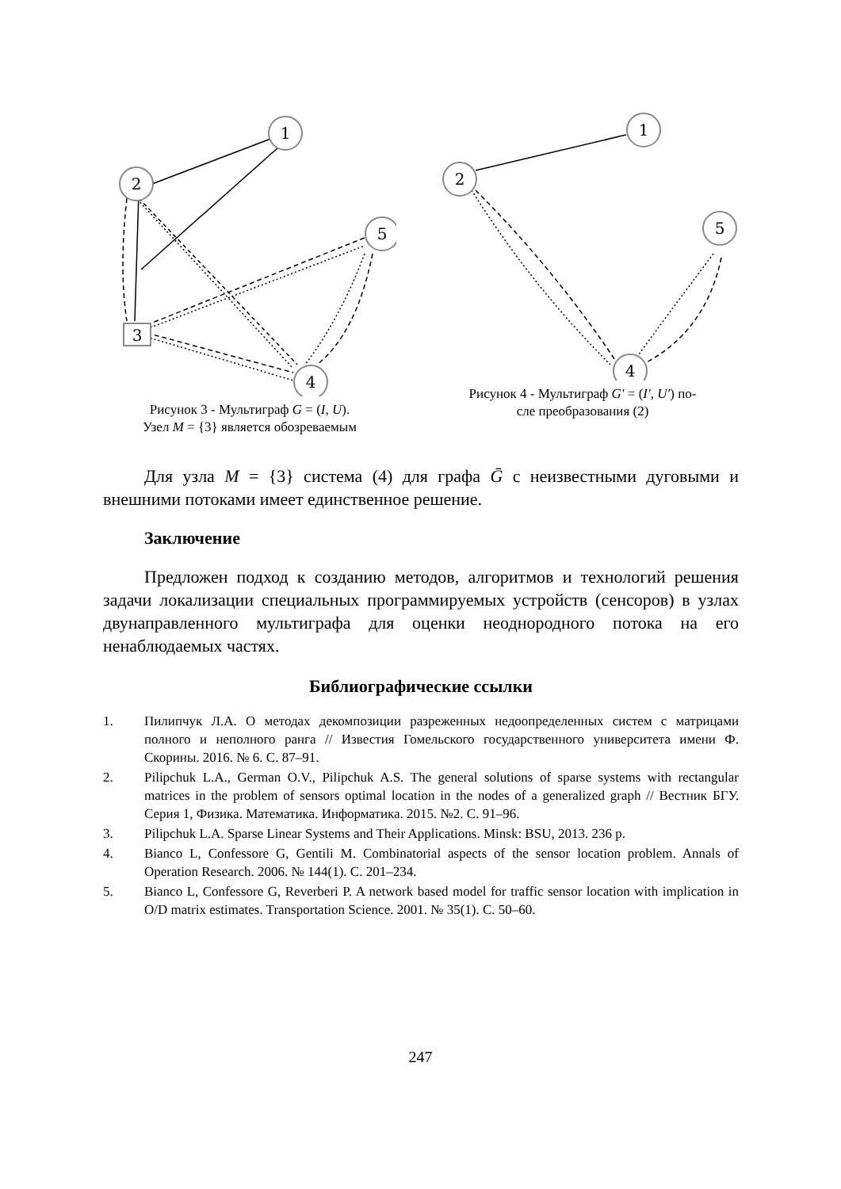1
2
5
4
3
Рисунок 3 - Мультиграф G = (I, U).
Узел M = {3} является обозреваемым
1
2
5
4
Рисунок 4 - Мультиграф G′ = (I′, U′) по-
сле преобразования (2)
Для узла M = {3} система (4) для графа Ḡ с неизвестными дуговыми и внешними потоками имеет единственное решение.
Заключение
Предложен подход к созданию методов, алгоритмов и технологий решения задачи локализации специальных программируемых устройств (сенсоров) в узлах двунаправленного мультиграфа для оценки неоднородного потока на его ненаблюдаемых частях.
Библиографические ссылки
1. Пилипчук Л.А. О методах декомпозиции разреженных недоопределенных систем с матрицами полного и неполного ранга // Известия Гомельского государственного университета имени Ф. Скорины. 2016. № 6. С. 87–91.
2. Pilipchuk L.A., German O.V., Pilipchuk A.S. The general solutions of sparse systems with rectangular matrices in the problem of sensors optimal location in the nodes of a generalized graph // Вестник БГУ. Серия 1, Физика. Математика. Информатика. 2015. №2. С. 91–96.
3. Pilipchuk L.A. Sparse Linear Systems and Their Applications. Minsk: BSU, 2013. 236 p.
4. Bianco L, Confessore G, Gentili M. Combinatorial aspects of the sensor location problem. Annals of Operation Research. 2006. № 144(1). С. 201–234.
5. Bianco L, Confessore G, Reverberi P. A network based model for traffic sensor location with implication in O/D matrix estimates. Transportation Science. 2001. № 35(1). С. 50–60.
247